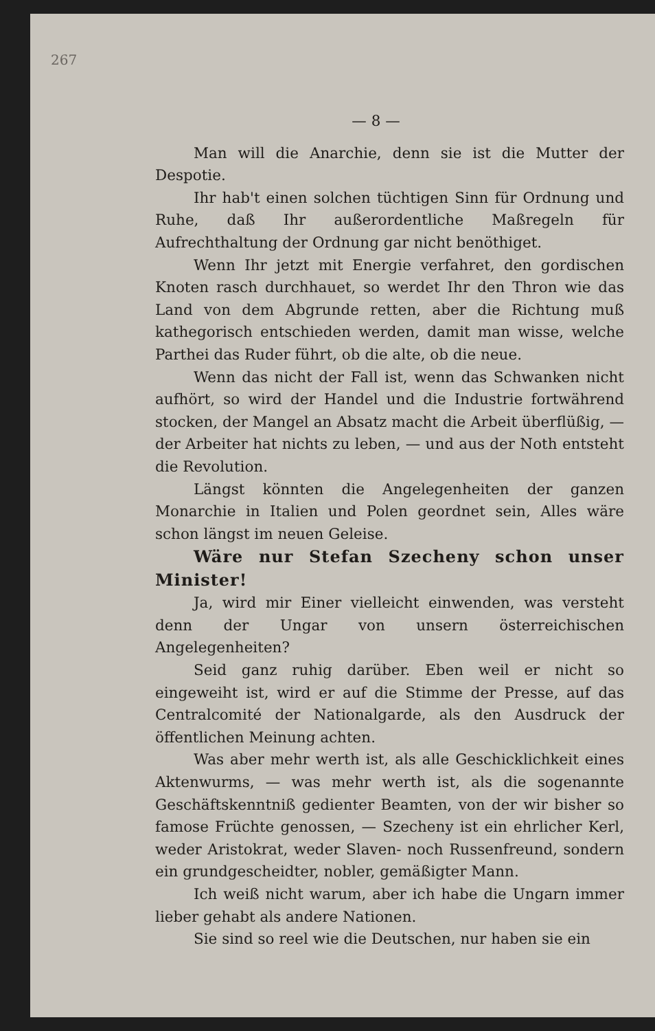267
— 8 —
Man will die Anarchie, denn sie ist die Mutter der Despotie.
Ihr hab't einen solchen tüchtigen Sinn für Ordnung und Ruhe, daß Ihr außerordentliche Maßregeln für Aufrechthaltung der Ordnung gar nicht benöthiget.
Wenn Ihr jetzt mit Energie verfahret, den gordischen Knoten rasch durchhauet, so werdet Ihr den Thron wie das Land von dem Abgrunde retten, aber die Richtung muß kathegorisch entschieden werden, damit man wisse, welche Parthei das Ruder führt, ob die alte, ob die neue.
Wenn das nicht der Fall ist, wenn das Schwanken nicht aufhört, so wird der Handel und die Industrie fortwährend stocken, der Mangel an Absatz macht die Arbeit überflüßig, — der Arbeiter hat nichts zu leben, — und aus der Noth entsteht die Revolution.
Längst könnten die Angelegenheiten der ganzen Monarchie in Italien und Polen geordnet sein, Alles wäre schon längst im neuen Geleise.
Wäre nur Stefan Szecheny schon unser Minister!
Ja, wird mir Einer vielleicht einwenden, was versteht denn der Ungar von unsern österreichischen Angelegenheiten?
Seid ganz ruhig darüber. Eben weil er nicht so eingeweiht ist, wird er auf die Stimme der Presse, auf das Centralcomité der Nationalgarde, als den Ausdruck der öffentlichen Meinung achten.
Was aber mehr werth ist, als alle Geschicklichkeit eines Aktenwurms, — was mehr werth ist, als die sogenannte Geschäftskenntniß gedienter Beamten, von der wir bisher so famose Früchte genossen, — Szecheny ist ein ehrlicher Kerl, weder Aristokrat, weder Slaven- noch Russenfreund, sondern ein grundgescheidter, nobler, gemäßigter Mann.
Ich weiß nicht warum, aber ich habe die Ungarn immer lieber gehabt als andere Nationen.
Sie sind so reel wie die Deutschen, nur haben sie ein